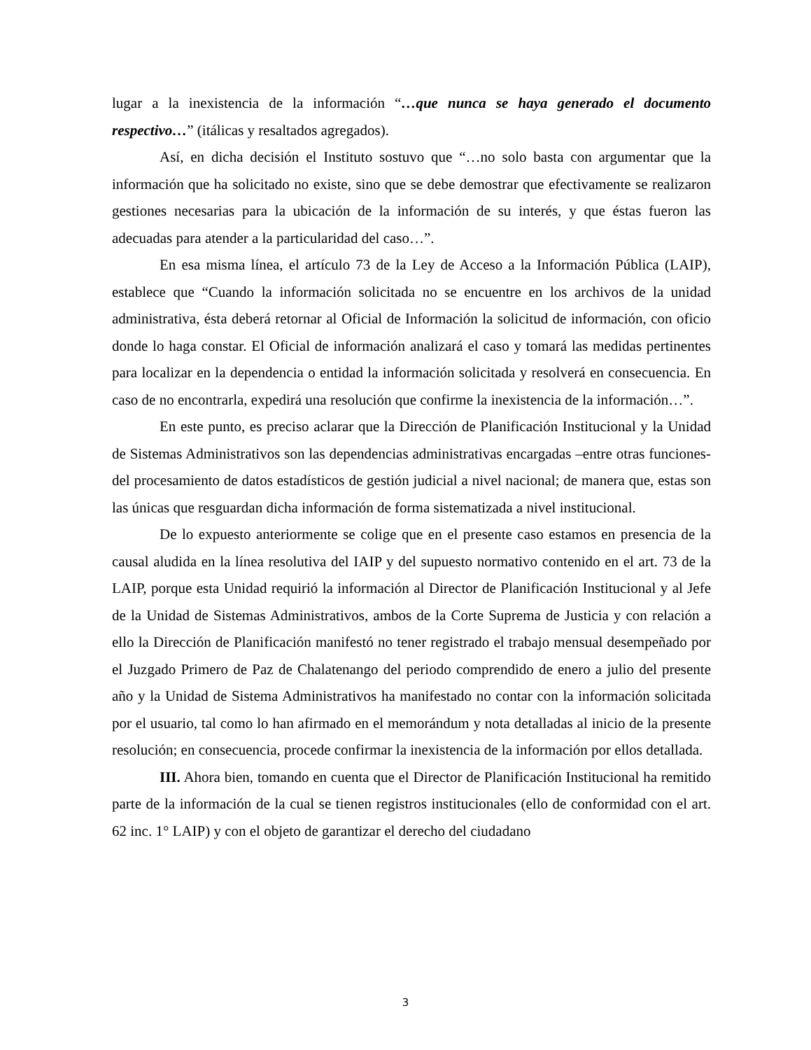lugar a la inexistencia de la información “…que nunca se haya generado el documento respectivo…” (itálicas y resaltados agregados).
Así, en dicha decisión el Instituto sostuvo que “…no solo basta con argumentar que la información que ha solicitado no existe, sino que se debe demostrar que efectivamente se realizaron gestiones necesarias para la ubicación de la información de su interés, y que éstas fueron las adecuadas para atender a la particularidad del caso…”.
En esa misma línea, el artículo 73 de la Ley de Acceso a la Información Pública (LAIP), establece que “Cuando la información solicitada no se encuentre en los archivos de la unidad administrativa, ésta deberá retornar al Oficial de Información la solicitud de información, con oficio donde lo haga constar. El Oficial de información analizará el caso y tomará las medidas pertinentes para localizar en la dependencia o entidad la información solicitada y resolverá en consecuencia. En caso de no encontrarla, expedirá una resolución que confirme la inexistencia de la información…”.
En este punto, es preciso aclarar que la Dirección de Planificación Institucional y la Unidad de Sistemas Administrativos son las dependencias administrativas encargadas –entre otras funciones- del procesamiento de datos estadísticos de gestión judicial a nivel nacional; de manera que, estas son las únicas que resguardan dicha información de forma sistematizada a nivel institucional.
De lo expuesto anteriormente se colige que en el presente caso estamos en presencia de la causal aludida en la línea resolutiva del IAIP y del supuesto normativo contenido en el art. 73 de la LAIP, porque esta Unidad requirió la información al Director de Planificación Institucional y al Jefe de la Unidad de Sistemas Administrativos, ambos de la Corte Suprema de Justicia y con relación a ello la Dirección de Planificación manifestó no tener registrado el trabajo mensual desempeñado por el Juzgado Primero de Paz de Chalatenango del periodo comprendido de enero a julio del presente año y la Unidad de Sistema Administrativos ha manifestado no contar con la información solicitada por el usuario, tal como lo han afirmado en el memorándum y nota detalladas al inicio de la presente resolución; en consecuencia, procede confirmar la inexistencia de la información por ellos detallada.
III. Ahora bien, tomando en cuenta que el Director de Planificación Institucional ha remitido parte de la información de la cual se tienen registros institucionales (ello de conformidad con el art. 62 inc. 1° LAIP) y con el objeto de garantizar el derecho del ciudadano
3